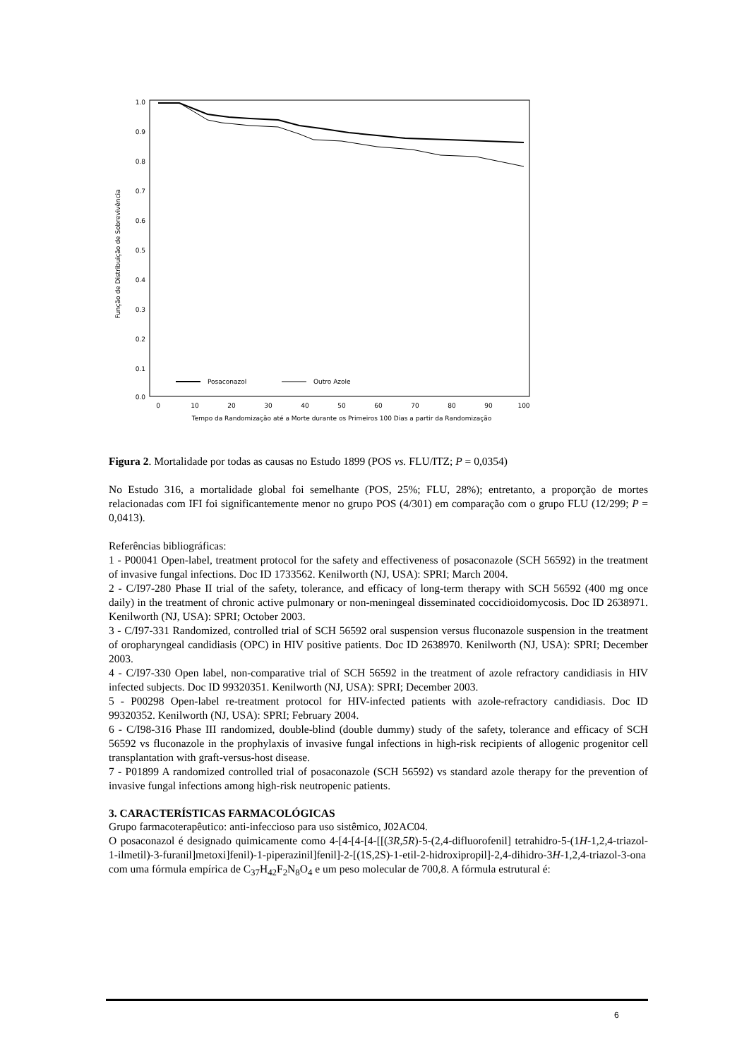1.0
0.9
0.8
0.7
0.6
0.5
0.4
0.3
0.2
0.1
0.0
0
10
20
30
40
50
60
70
80
90
100
Tempo da Randomização até a Morte durante os Primeiros 100 Dias a partir da Randomização
Função de Distribuição de Sobrevivência
Posaconazol
Outro Azole
Figura 2. Mortalidade por todas as causas no Estudo 1899 (POS vs. FLU/ITZ; P = 0,0354)
No Estudo 316, a mortalidade global foi semelhante (POS, 25%; FLU, 28%); entretanto, a proporção de mortes relacionadas com IFI foi significantemente menor no grupo POS (4/301) em comparação com o grupo FLU (12/299; P = 0,0413).
Referências bibliográficas:
1 - P00041 Open-label, treatment protocol for the safety and effectiveness of posaconazole (SCH 56592) in the treatment of invasive fungal infections. Doc ID 1733562. Kenilworth (NJ, USA): SPRI; March 2004.
2 - C/I97-280 Phase II trial of the safety, tolerance, and efficacy of long-term therapy with SCH 56592 (400 mg once daily) in the treatment of chronic active pulmonary or non-meningeal disseminated coccidioidomycosis. Doc ID 2638971. Kenilworth (NJ, USA): SPRI; October 2003.
3 - C/I97-331 Randomized, controlled trial of SCH 56592 oral suspension versus fluconazole suspension in the treatment of oropharyngeal candidiasis (OPC) in HIV positive patients. Doc ID 2638970. Kenilworth (NJ, USA): SPRI; December 2003.
4 - C/I97-330 Open label, non-comparative trial of SCH 56592 in the treatment of azole refractory candidiasis in HIV infected subjects. Doc ID 99320351. Kenilworth (NJ, USA): SPRI; December 2003.
5 - P00298 Open-label re-treatment protocol for HIV-infected patients with azole-refractory candidiasis. Doc ID 99320352. Kenilworth (NJ, USA): SPRI; February 2004.
6 - C/I98-316 Phase III randomized, double-blind (double dummy) study of the safety, tolerance and efficacy of SCH 56592 vs fluconazole in the prophylaxis of invasive fungal infections in high-risk recipients of allogenic progenitor cell transplantation with graft-versus-host disease.
7 - P01899 A randomized controlled trial of posaconazole (SCH 56592) vs standard azole therapy for the prevention of invasive fungal infections among high-risk neutropenic patients.
3. CARACTERÍSTICAS FARMACOLÓGICAS
Grupo farmacoterapêutico: anti-infeccioso para uso sistêmico, J02AC04.
O posaconazol é designado quimicamente como 4-[4-[4-[4-[[(3R,5R)-5-(2,4-difluorofenil] tetrahidro-5-(1H-1,2,4-triazol-1-ilmetil)-3-furanil]metoxi]fenil)-1-piperazinil]fenil]-2-[(1S,2S)-1-etil-2-hidroxipropil]-2,4-dihidro-3H-1,2,4-triazol-3-ona com uma fórmula empírica de C<sub>37</sub>H<sub>42</sub>F<sub>2</sub>N<sub>8</sub>O<sub>4</sub> e um peso molecular de 700,8. A fórmula estrutural é:
6